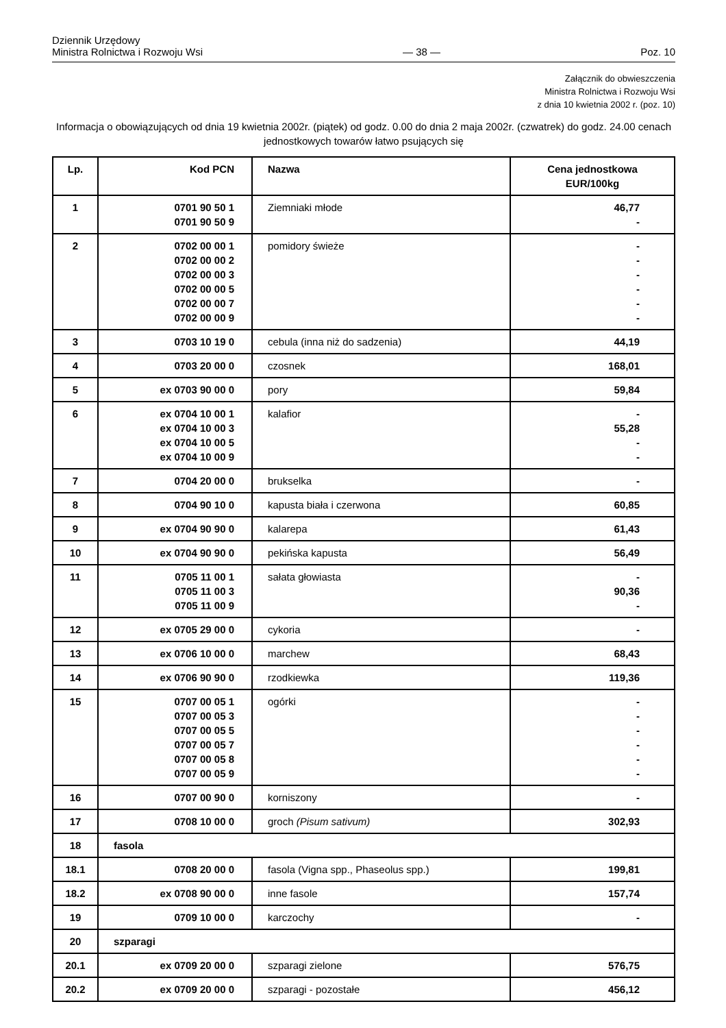Dziennik Urzędowy
Ministra Rolnictwa i Rozwoju Wsi
— 38 —
Poz. 10
Załącznik do obwieszczenia
Ministra Rolnictwa i Rozwoju Wsi
z dnia 10 kwietnia 2002 r. (poz. 10)
Informacja o obowiązujących od dnia 19 kwietnia 2002r. (piątek) od godz. 0.00 do dnia 2 maja 2002r. (czwatrek) do godz. 24.00 cenach jednostkowych towarów łatwo psujących się
| Lp. | Kod PCN | Nazwa | Cena jednostkowa EUR/100kg |
| --- | --- | --- | --- |
| 1 | 0701 90 50 1 0701 90 50 9 | Ziemniaki młode | 46,77 - |
| 2 | 0702 00 00 1 0702 00 00 2 0702 00 00 3 0702 00 00 5 0702 00 00 7 0702 00 00 9 | pomidory świeże | - - - - - - |
| 3 | 0703 10 19 0 | cebula (inna niż do sadzenia) | 44,19 |
| 4 | 0703 20 00 0 | czosnek | 168,01 |
| 5 | ex 0703 90 00 0 | pory | 59,84 |
| 6 | ex 0704 10 00 1 ex 0704 10 00 3 ex 0704 10 00 5 ex 0704 10 00 9 | kalafior | - 55,28 - - |
| 7 | 0704 20 00 0 | brukselka | - |
| 8 | 0704 90 10 0 | kapusta biała i czerwona | 60,85 |
| 9 | ex 0704 90 90 0 | kalarepa | 61,43 |
| 10 | ex 0704 90 90 0 | pekińska kapusta | 56,49 |
| 11 | 0705 11 00 1 0705 11 00 3 0705 11 00 9 | sałata głowiasta | - 90,36 - |
| 12 | ex 0705 29 00 0 | cykoria | - |
| 13 | ex 0706 10 00 0 | marchew | 68,43 |
| 14 | ex 0706 90 90 0 | rzodkiewka | 119,36 |
| 15 | 0707 00 05 1 0707 00 05 3 0707 00 05 5 0707 00 05 7 0707 00 05 8 0707 00 05 9 | ogórki | - - - - - - |
| 16 | 0707 00 90 0 | korniszony | - |
| 17 | 0708 10 00 0 | groch (Pisum sativum) | 302,93 |
| 18 | fasola | | |
| 18.1 | 0708 20 00 0 | fasola (Vigna spp., Phaseolus spp.) | 199,81 |
| 18.2 | ex 0708 90 00 0 | inne fasole | 157,74 |
| 19 | 0709 10 00 0 | karczochy | - |
| 20 | szparagi | | |
| 20.1 | ex 0709 20 00 0 | szparagi zielone | 576,75 |
| 20.2 | ex 0709 20 00 0 | szparagi - pozostałe | 456,12 |